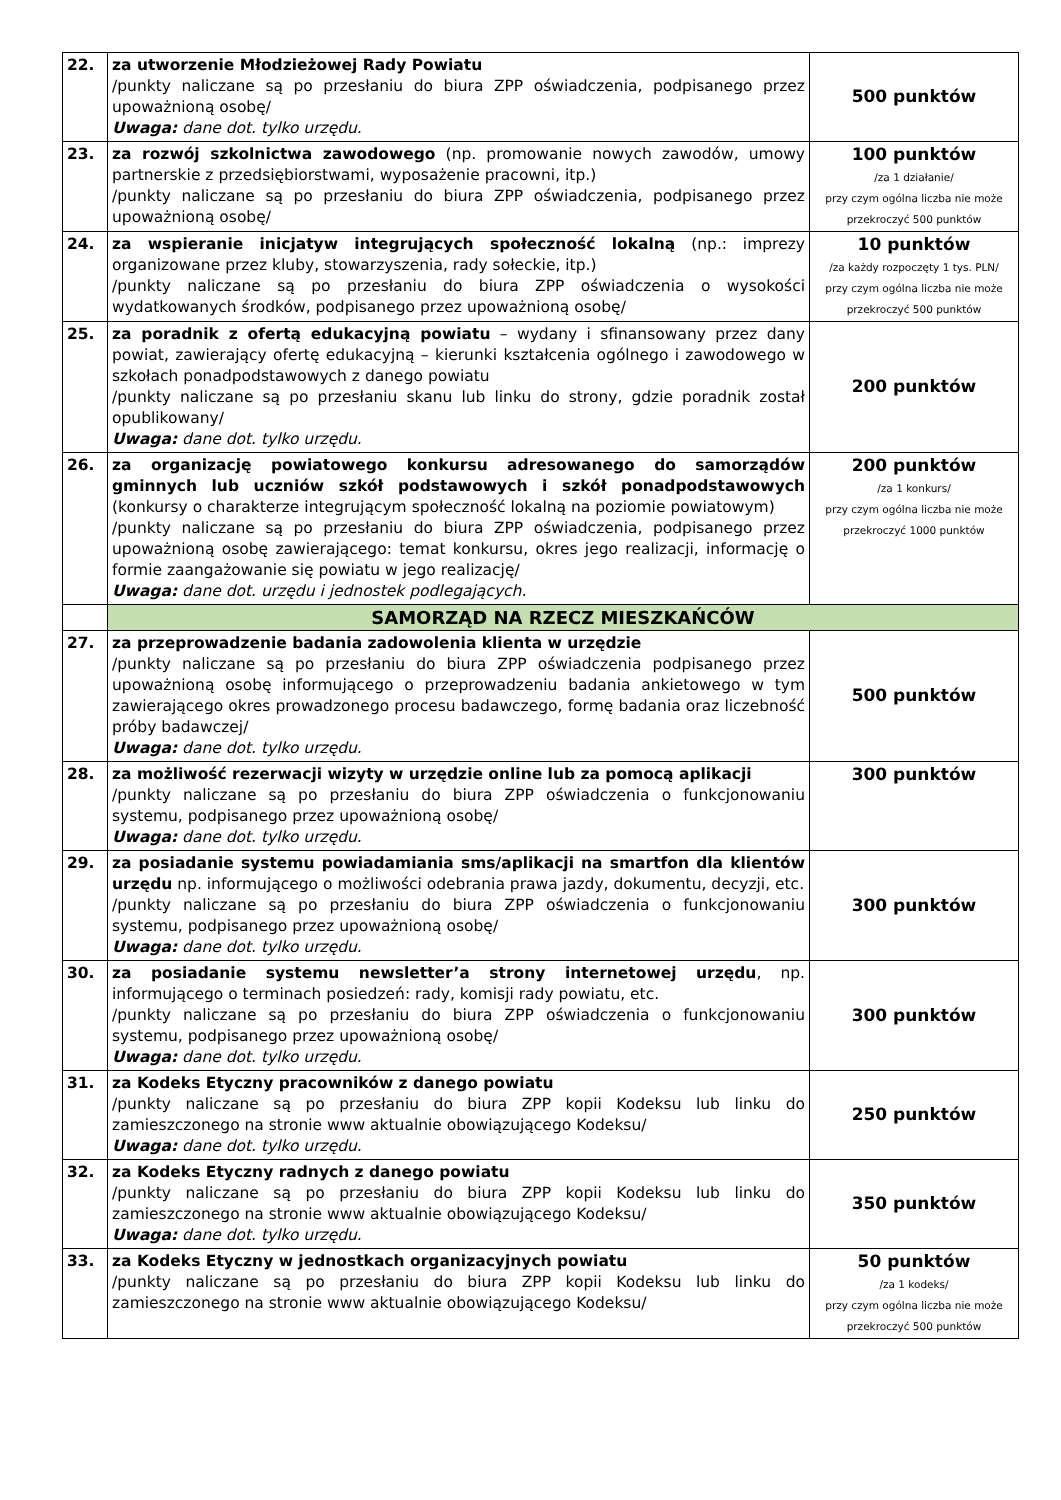| 22. | za utworzenie Młodzieżowej Rady Powiatu /punkty naliczane są po przesłaniu do biura ZPP oświadczenia, podpisanego przez upoważnioną osobę/ Uwaga: dane dot. tylko urzędu. | 500 punktów |
| 23. | za rozwój szkolnictwa zawodowego (np. promowanie nowych zawodów, umowy partnerskie z przedsiębiorstwami, wyposażenie pracowni, itp.) /punkty naliczane są po przesłaniu do biura ZPP oświadczenia, podpisanego przez upoważnioną osobę/ | 100 punktów /za 1 działanie/ przy czym ogólna liczba nie może przekroczyć 500 punktów |
| 24. | za wspieranie inicjatyw integrujących społeczność lokalną (np.: imprezy organizowane przez kluby, stowarzyszenia, rady sołeckie, itp.) /punkty naliczane są po przesłaniu do biura ZPP oświadczenia o wysokości wydatkowanych środków, podpisanego przez upoważnioną osobę/ | 10 punktów /za każdy rozpoczęty 1 tys. PLN/ przy czym ogólna liczba nie może przekroczyć 500 punktów |
| 25. | za poradnik z ofertą edukacyjną powiatu – wydany i sfinansowany przez dany powiat, zawierający ofertę edukacyjną – kierunki kształcenia ogólnego i zawodowego w szkołach ponadpodstawowych z danego powiatu /punkty naliczane są po przesłaniu skanu lub linku do strony, gdzie poradnik został opublikowany/ Uwaga: dane dot. tylko urzędu. | 200 punktów |
| 26. | za organizację powiatowego konkursu adresowanego do samorządów gminnych lub uczniów szkół podstawowych i szkół ponadpodstawowych (konkursy o charakterze integrującym społeczność lokalną na poziomie powiatowym) /punkty naliczane są po przesłaniu do biura ZPP oświadczenia, podpisanego przez upoważnioną osobę zawierającego: temat konkursu, okres jego realizacji, informację o formie zaangażowanie się powiatu w jego realizację/ Uwaga: dane dot. urzędu i jednostek podlegających. | 200 punktów /za 1 konkurs/ przy czym ogólna liczba nie może przekroczyć 1000 punktów |
| | SAMORZĄD NA RZECZ MIESZKAŃCÓW | |
| 27. | za przeprowadzenie badania zadowolenia klienta w urzędzie /punkty naliczane są po przesłaniu do biura ZPP oświadczenia podpisanego przez upoważnioną osobę informującego o przeprowadzeniu badania ankietowego w tym zawierającego okres prowadzonego procesu badawczego, formę badania oraz liczebność próby badawczej/ Uwaga: dane dot. tylko urzędu. | 500 punktów |
| 28. | za możliwość rezerwacji wizyty w urzędzie online lub za pomocą aplikacji /punkty naliczane są po przesłaniu do biura ZPP oświadczenia o funkcjonowaniu systemu, podpisanego przez upoważnioną osobę/ Uwaga: dane dot. tylko urzędu. | 300 punktów |
| 29. | za posiadanie systemu powiadamiania sms/aplikacji na smartfon dla klientów urzędu np. informującego o możliwości odebrania prawa jazdy, dokumentu, decyzji, etc. /punkty naliczane są po przesłaniu do biura ZPP oświadczenia o funkcjonowaniu systemu, podpisanego przez upoważnioną osobę/ Uwaga: dane dot. tylko urzędu. | 300 punktów |
| 30. | za posiadanie systemu newsletter’a strony internetowej urzędu , np. informującego o terminach posiedzeń: rady, komisji rady powiatu, etc. /punkty naliczane są po przesłaniu do biura ZPP oświadczenia o funkcjonowaniu systemu, podpisanego przez upoważnioną osobę/ Uwaga: dane dot. tylko urzędu. | 300 punktów |
| 31. | za Kodeks Etyczny pracowników z danego powiatu /punkty naliczane są po przesłaniu do biura ZPP kopii Kodeksu lub linku do zamieszczonego na stronie www aktualnie obowiązującego Kodeksu/ Uwaga: dane dot. tylko urzędu. | 250 punktów |
| 32. | za Kodeks Etyczny radnych z danego powiatu /punkty naliczane są po przesłaniu do biura ZPP kopii Kodeksu lub linku do zamieszczonego na stronie www aktualnie obowiązującego Kodeksu/ Uwaga: dane dot. tylko urzędu. | 350 punktów |
| 33. | za Kodeks Etyczny w jednostkach organizacyjnych powiatu /punkty naliczane są po przesłaniu do biura ZPP kopii Kodeksu lub linku do zamieszczonego na stronie www aktualnie obowiązującego Kodeksu/ | 50 punktów /za 1 kodeks/ przy czym ogólna liczba nie może przekroczyć 500 punktów |